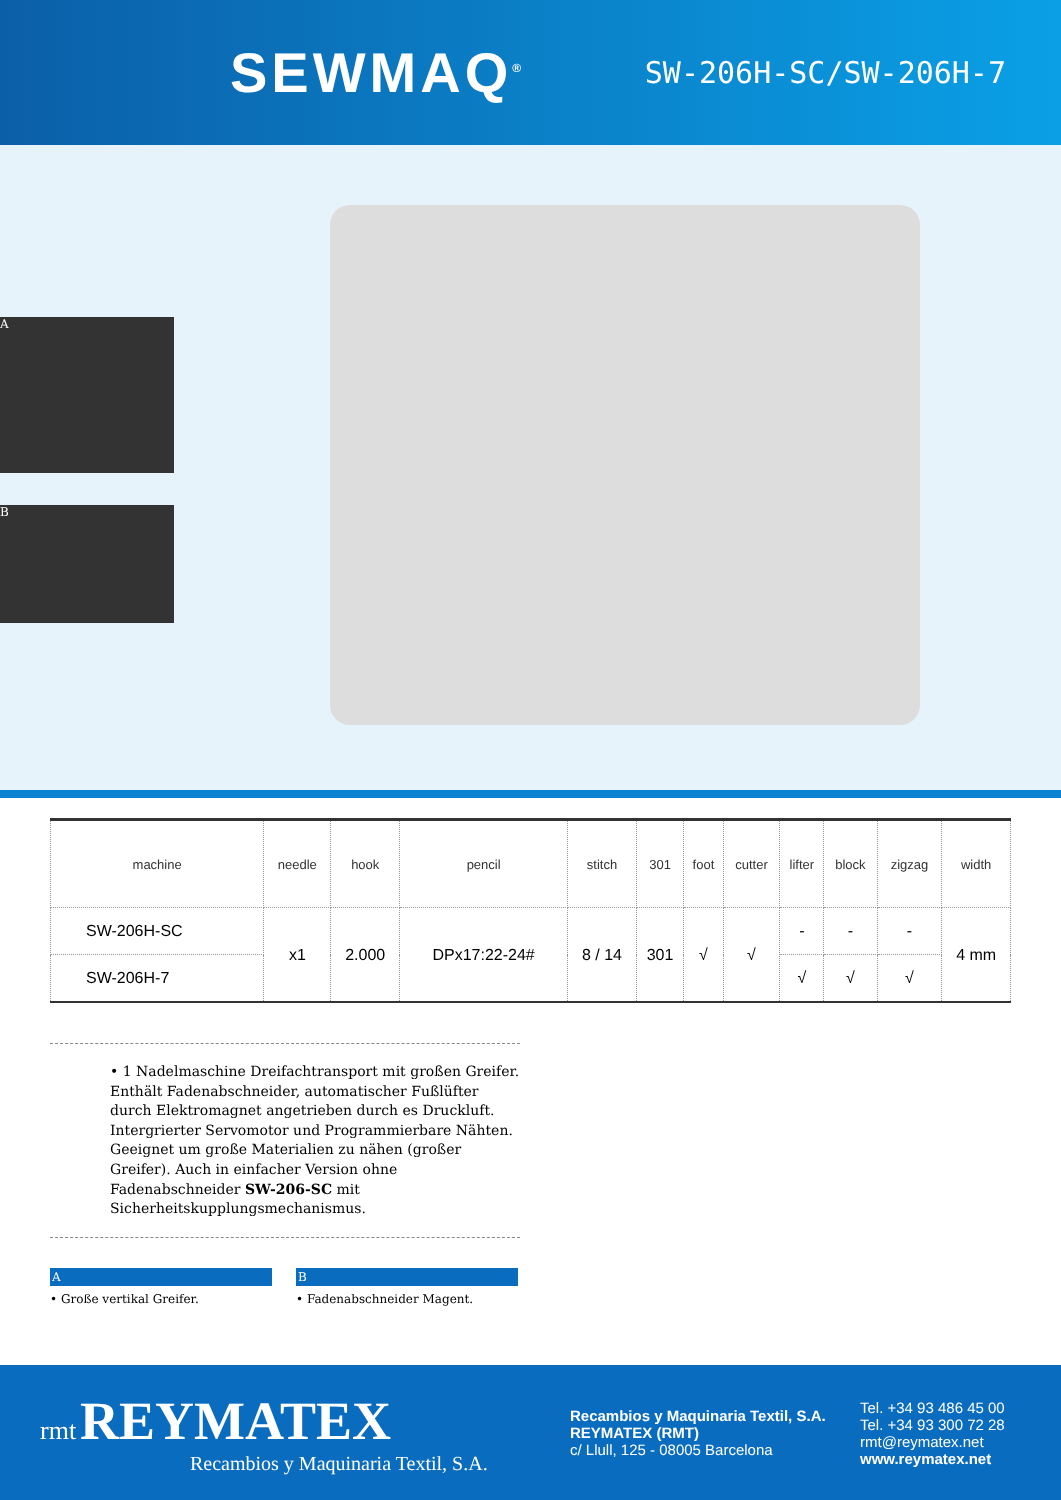SEWMAQ<sup>®</sup>
SW-206H-SC/SW-206H-7
A
B
| machine | needle | hook | pencil | stitch | 301 | foot | cutter | lifter | block | zigzag | width |
| --- | --- | --- | --- | --- | --- | --- | --- | --- | --- | --- | --- |
| SW-206H-SC | x1 | 2.000 | DPx17:22-24# | 8 / 14 | 301 | √ | √ | - | - | - | 4 mm |
| SW-206H-7 | | | | | | | | √ | √ | √ | |
• 1 Nadelmaschine Dreifachtransport mit großen Greifer. Enthält Fadenabschneider, automatischer Fußlüfter durch Elektromagnet angetrieben durch es Druckluft. Intergrierter Servomotor und Programmierbare Nähten. Geeignet um große Materialien zu nähen (großer Greifer). Auch in einfacher Version ohne Fadenabschneider SW-206-SC mit Sicherheitskupplungsmechanismus.
A
• Große vertikal Greifer.
B
• Fadenabschneider Magent.
rmt REYMATEX
Recambios y Maquinaria Textil, S.A.
Recambios y Maquinaria Textil, S.A.
REYMATEX (RMT)
c/ Llull, 125 - 08005 Barcelona
Tel. +34 93 486 45 00
Tel. +34 93 300 72 28
rmt@reymatex.net
www.reymatex.net